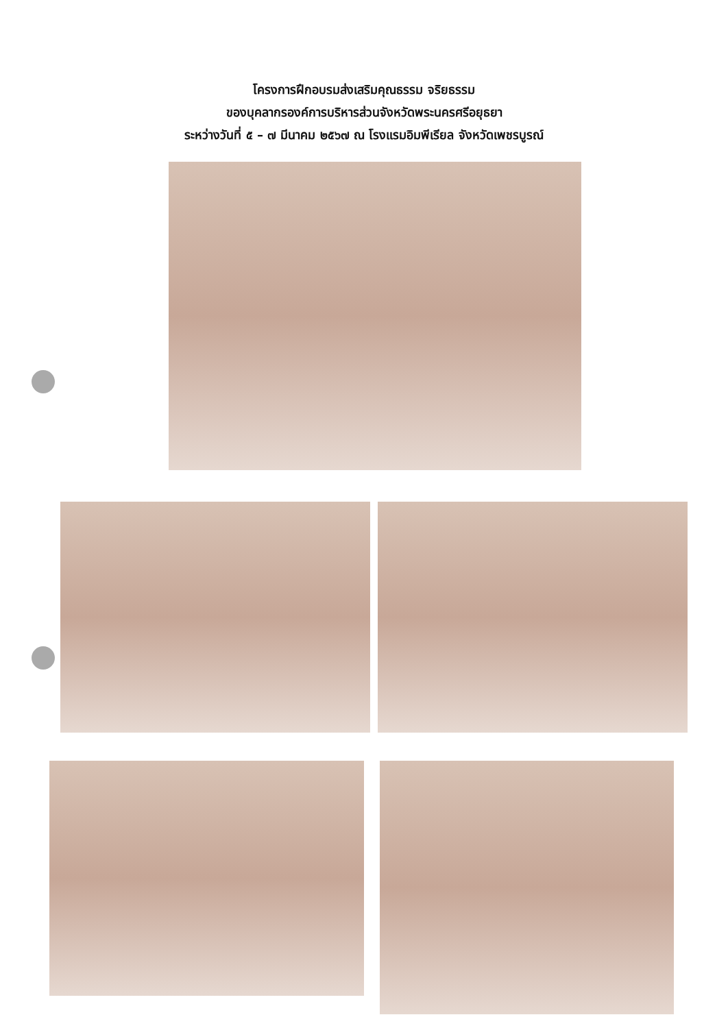โครงการฝึกอบรมส่งเสริมคุณธรรม จริยธรรม
ของบุคลากรองค์การบริหารส่วนจังหวัดพระนครศรีอยุธยา
ระหว่างวันที่ ๕ – ๗ มีนาคม ๒๕๖๗ ณ โรงแรมอิมพีเรียล จังหวัดเพชรบูรณ์